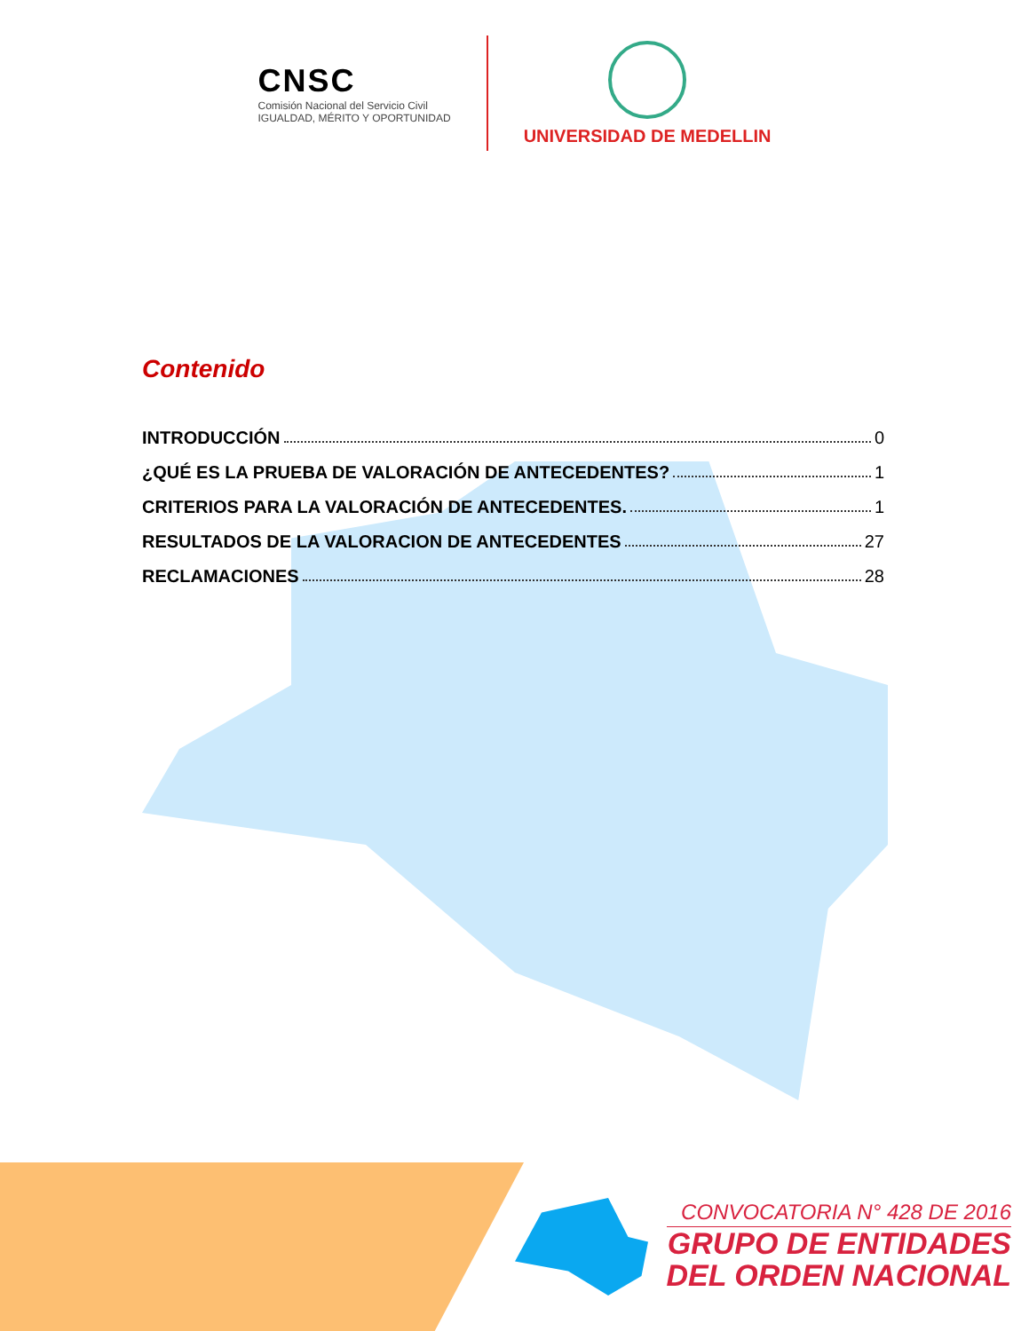CNSC
Comisión Nacional del Servicio Civil
IGUALDAD, MÉRITO Y OPORTUNIDAD
UNIVERSIDAD DE MEDELLIN
Contenido
INTRODUCCIÓN 0
¿QUÉ ES LA PRUEBA DE VALORACIÓN DE ANTECEDENTES? 1
CRITERIOS PARA LA VALORACIÓN DE ANTECEDENTES. 1
RESULTADOS DE LA VALORACION DE ANTECEDENTES 27
RECLAMACIONES 28
CONVOCATORIA N° 428 DE 2016
GRUPO DE ENTIDADES
DEL ORDEN NACIONAL